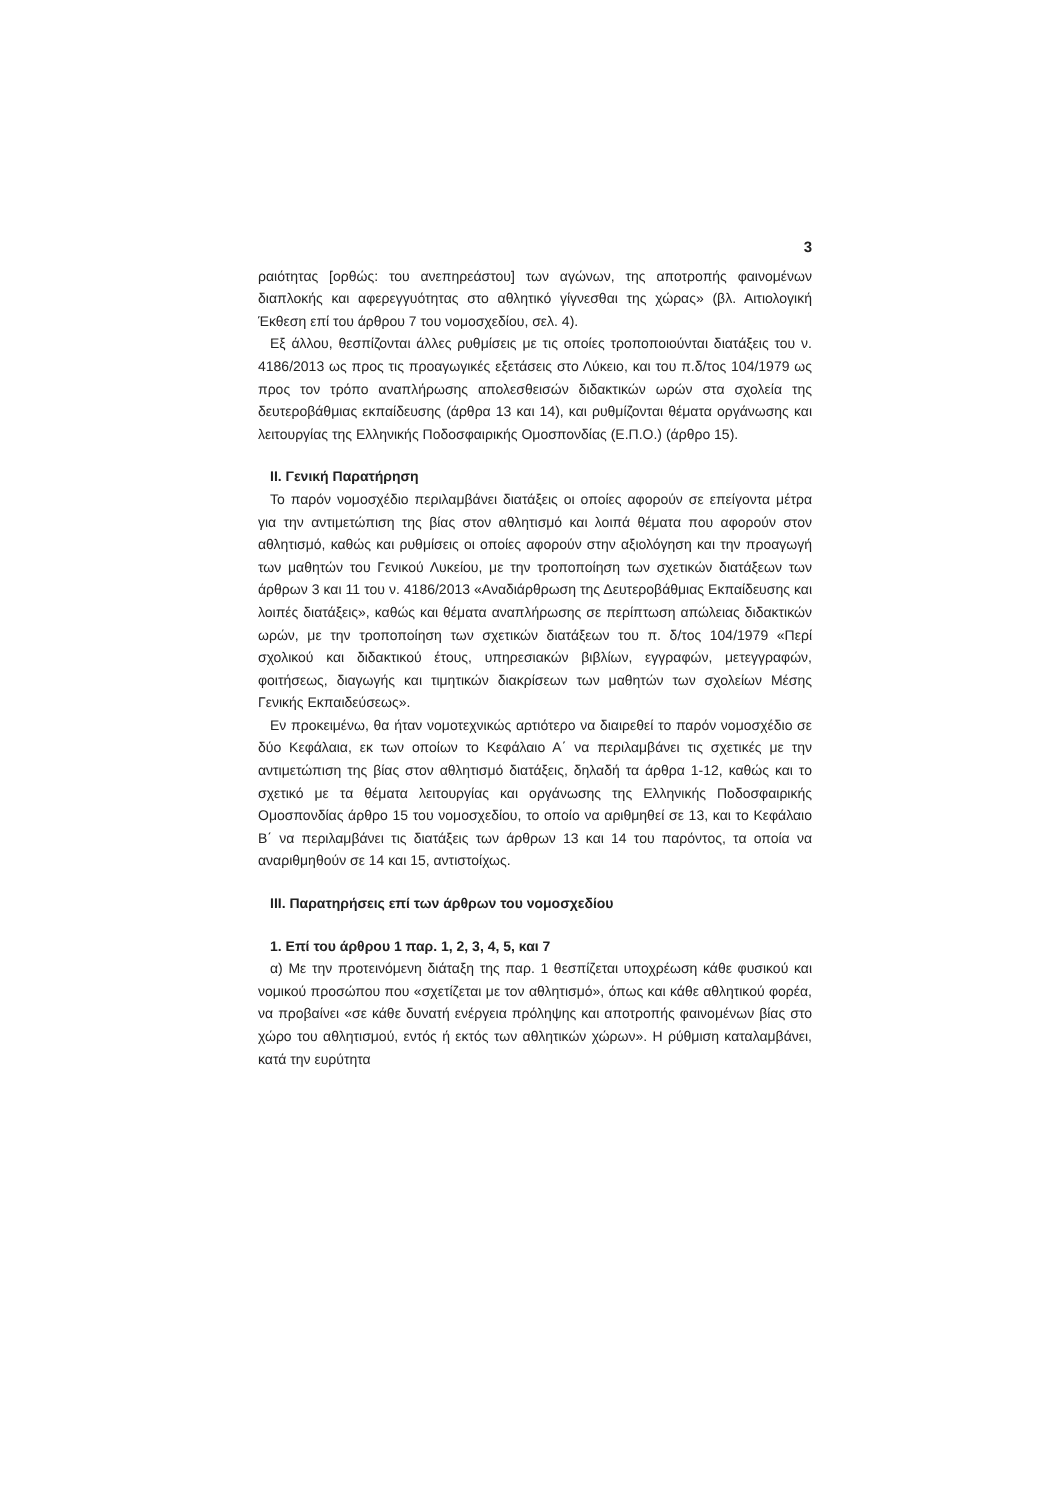3
ραιότητας [ορθώς: του ανεπηρεάστου] των αγώνων, της αποτροπής φαινομένων διαπλοκής και αφερεγγυότητας στο αθλητικό γίγνεσθαι της χώρας» (βλ. Αιτιολογική Έκθεση επί του άρθρου 7 του νομοσχεδίου, σελ. 4).
Εξ άλλου, θεσπίζονται άλλες ρυθμίσεις με τις οποίες τροποποιούνται διατάξεις του ν. 4186/2013 ως προς τις προαγωγικές εξετάσεις στο Λύκειο, και του π.δ/τος 104/1979 ως προς τον τρόπο αναπλήρωσης απολεσθεισών διδακτικών ωρών στα σχολεία της δευτεροβάθμιας εκπαίδευσης (άρθρα 13 και 14), και ρυθμίζονται θέματα οργάνωσης και λειτουργίας της Ελληνικής Ποδοσφαιρικής Ομοσπονδίας (Ε.Π.Ο.) (άρθρο 15).
ΙΙ. Γενική Παρατήρηση
Το παρόν νομοσχέδιο περιλαμβάνει διατάξεις οι οποίες αφορούν σε επείγοντα μέτρα για την αντιμετώπιση της βίας στον αθλητισμό και λοιπά θέματα που αφορούν στον αθλητισμό, καθώς και ρυθμίσεις οι οποίες αφορούν στην αξιολόγηση και την προαγωγή των μαθητών του Γενικού Λυκείου, με την τροποποίηση των σχετικών διατάξεων των άρθρων 3 και 11 του ν. 4186/2013 «Αναδιάρθρωση της Δευτεροβάθμιας Εκπαίδευσης και λοιπές διατάξεις», καθώς και θέματα αναπλήρωσης σε περίπτωση απώλειας διδακτικών ωρών, με την τροποποίηση των σχετικών διατάξεων του π. δ/τος 104/1979 «Περί σχολικού και διδακτικού έτους, υπηρεσιακών βιβλίων, εγγραφών, μετεγγραφών, φοιτήσεως, διαγωγής και τιμητικών διακρίσεων των μαθητών των σχολείων Μέσης Γενικής Εκπαιδεύσεως».
Εν προκειμένω, θα ήταν νομοτεχνικώς αρτιότερο να διαιρεθεί το παρόν νομοσχέδιο σε δύο Κεφάλαια, εκ των οποίων το Κεφάλαιο Α΄ να περιλαμβάνει τις σχετικές με την αντιμετώπιση της βίας στον αθλητισμό διατάξεις, δηλαδή τα άρθρα 1-12, καθώς και το σχετικό με τα θέματα λειτουργίας και οργάνωσης της Ελληνικής Ποδοσφαιρικής Ομοσπονδίας άρθρο 15 του νομοσχεδίου, το οποίο να αριθμηθεί σε 13, και το Κεφάλαιο Β΄ να περιλαμβάνει τις διατάξεις των άρθρων 13 και 14 του παρόντος, τα οποία να αναριθμηθούν σε 14 και 15, αντιστοίχως.
ΙΙΙ. Παρατηρήσεις επί των άρθρων του νομοσχεδίου
1. Επί του άρθρου 1 παρ. 1, 2, 3, 4, 5, και 7
α) Με την προτεινόμενη διάταξη της παρ. 1 θεσπίζεται υποχρέωση κάθε φυσικού και νομικού προσώπου που «σχετίζεται με τον αθλητισμό», όπως και κάθε αθλητικού φορέα, να προβαίνει «σε κάθε δυνατή ενέργεια πρόληψης και αποτροπής φαινομένων βίας στο χώρο του αθλητισμού, εντός ή εκτός των αθλητικών χώρων». Η ρύθμιση καταλαμβάνει, κατά την ευρύτητα